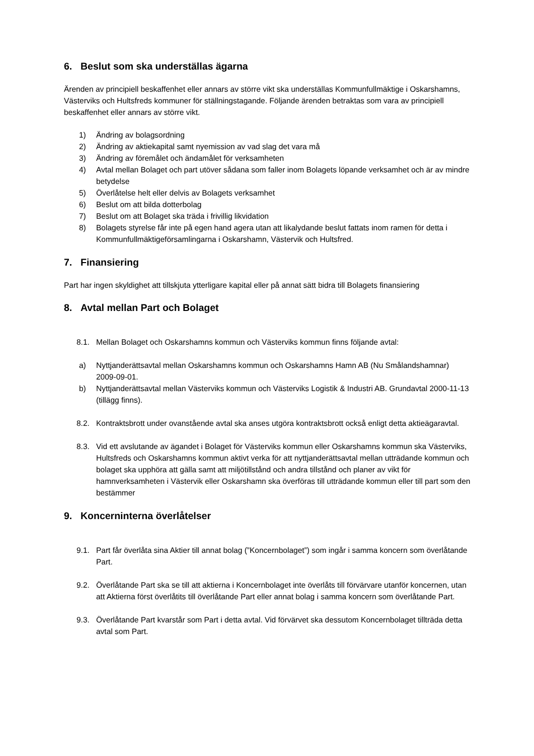6. Beslut som ska underställas ägarna
Ärenden av principiell beskaffenhet eller annars av större vikt ska underställas Kommunfullmäktige i Oskarshamns, Västerviks och Hultsfreds kommuner för ställningstagande. Följande ärenden betraktas som vara av principiell beskaffenhet eller annars av större vikt.
1) Ändring av bolagsordning
2) Ändring av aktiekapital samt nyemission av vad slag det vara må
3) Ändring av föremålet och ändamålet för verksamheten
4) Avtal mellan Bolaget och part utöver sådana som faller inom Bolagets löpande verksamhet och är av mindre betydelse
5) Överlåtelse helt eller delvis av Bolagets verksamhet
6) Beslut om att bilda dotterbolag
7) Beslut om att Bolaget ska träda i frivillig likvidation
8) Bolagets styrelse får inte på egen hand agera utan att likalydande beslut fattats inom ramen för detta i Kommunfullmäktigeförsamlingarna i Oskarshamn, Västervik och Hultsfred.
7. Finansiering
Part har ingen skyldighet att tillskjuta ytterligare kapital eller på annat sätt bidra till Bolagets finansiering
8. Avtal mellan Part och Bolaget
8.1. Mellan Bolaget och Oskarshamns kommun och Västerviks kommun finns följande avtal:
a) Nyttjanderättsavtal mellan Oskarshamns kommun och Oskarshamns Hamn AB (Nu Smålandshamnar) 2009-09-01.
b) Nyttjanderättsavtal mellan Västerviks kommun och Västerviks Logistik & Industri AB. Grundavtal 2000-11-13 (tillägg finns).
8.2. Kontraktsbrott under ovanstående avtal ska anses utgöra kontraktsbrott också enligt detta aktieägaravtal.
8.3. Vid ett avslutande av ägandet i Bolaget för Västerviks kommun eller Oskarshamns kommun ska Västerviks, Hultsfreds och Oskarshamns kommun aktivt verka för att nyttjanderättsavtal mellan utträdande kommun och bolaget ska upphöra att gälla samt att miljötillstånd och andra tillstånd och planer av vikt för hamnverksamheten i Västervik eller Oskarshamn ska överföras till utträdande kommun eller till part som den bestämmer
9. Koncerninterna överlåtelser
9.1. Part får överlåta sina Aktier till annat bolag (”Koncernbolaget”) som ingår i samma koncern som överlåtande Part.
9.2. Överlåtande Part ska se till att aktierna i Koncernbolaget inte överlåts till förvärvare utanför koncernen, utan att Aktierna först överlåtits till överlåtande Part eller annat bolag i samma koncern som överlåtande Part.
9.3. Överlåtande Part kvarstår som Part i detta avtal. Vid förvärvet ska dessutom Koncernbolaget tillträda detta avtal som Part.